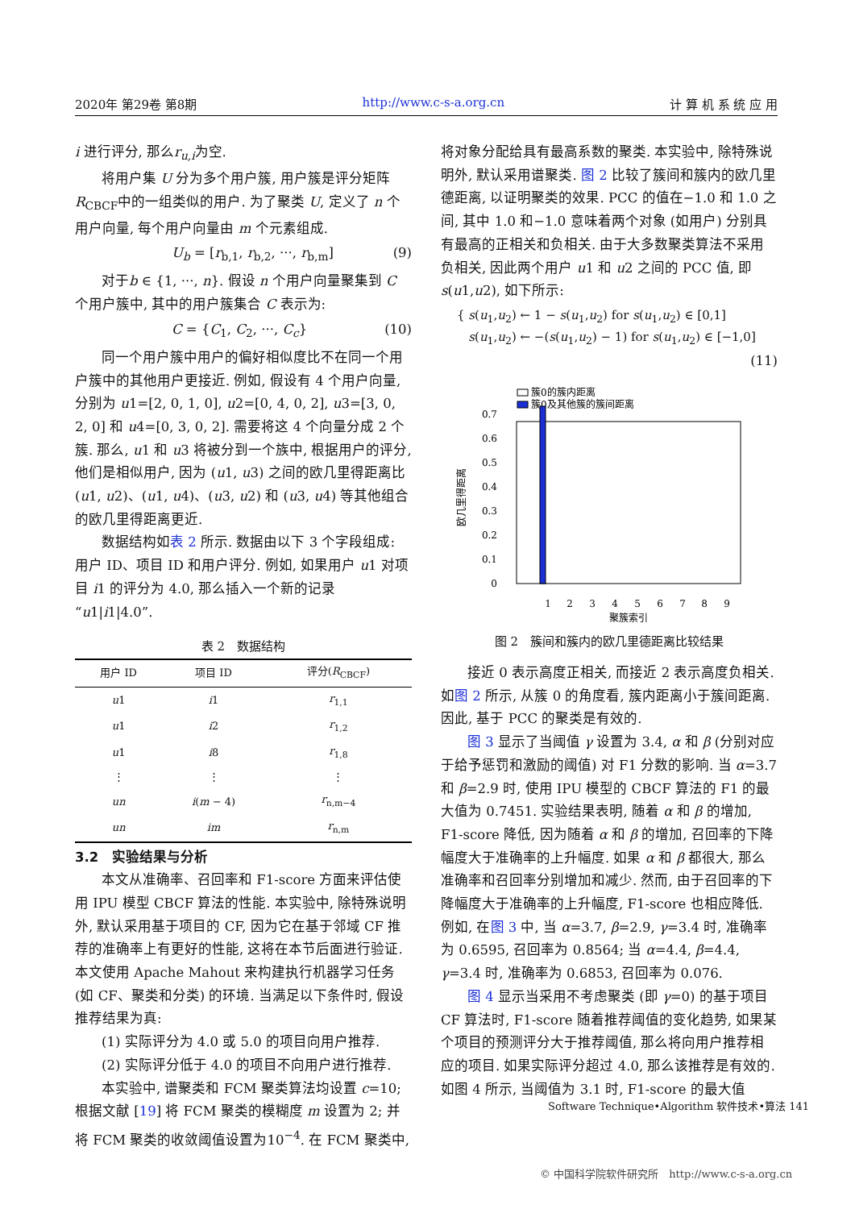2020年 第29卷 第8期 http://www.c-s-a.org.cn 计 算 机 系 统 应 用
i 进行评分, 那么r<sub>u,i</sub>为空.
将用户集 U 分为多个用户簇, 用户簇是评分矩阵 R<sub>CBCF</sub>中的一组类似的用户. 为了聚类 U, 定义了 n 个用户向量, 每个用户向量由 m 个元素组成.
U<sub>b</sub> = [r<sub>b,1</sub>, r<sub>b,2</sub>, ···, r<sub>b,m</sub>] (9)
对于b ∈ {1, ···, n}. 假设 n 个用户向量聚集到 C 个用户簇中, 其中的用户簇集合 C 表示为:
C = {C<sub>1</sub>, C<sub>2</sub>, ···, C<sub>c</sub>} (10)
同一个用户簇中用户的偏好相似度比不在同一个用户簇中的其他用户更接近. 例如, 假设有 4 个用户向量, 分别为 u1=[2, 0, 1, 0], u2=[0, 4, 0, 2], u3=[3, 0, 2, 0] 和 u4=[0, 3, 0, 2]. 需要将这 4 个向量分成 2 个簇. 那么, u1 和 u3 将被分到一个族中, 根据用户的评分, 他们是相似用户, 因为 (u1, u3) 之间的欧几里得距离比 (u1, u2)、(u1, u4)、(u3, u2) 和 (u3, u4) 等其他组合的欧几里得距离更近.
数据结构如表 2 所示. 数据由以下 3 个字段组成: 用户 ID、项目 ID 和用户评分. 例如, 如果用户 u1 对项目 i1 的评分为 4.0, 那么插入一个新的记录“u1|i1|4.0”.
表 2　数据结构
| 用户 ID | 项目 ID | 评分( R<sub>CBCF</sub>) |
| --- | --- | --- |
| u 1 | i 1 | r<sub>1,1</sub> |
| u 1 | i 2 | r<sub>1,2</sub> |
| u 1 | i 8 | r<sub>1,8</sub> |
| ⋮ | ⋮ | ⋮ |
| un | i ( m − 4) | r<sub>n,m−4</sub> |
| un | im | r<sub>n,m</sub> |
3.2　实验结果与分析
本文从准确率、召回率和 F1-score 方面来评估使用 IPU 模型 CBCF 算法的性能. 本实验中, 除特殊说明外, 默认采用基于项目的 CF, 因为它在基于邻域 CF 推荐的准确率上有更好的性能, 这将在本节后面进行验证. 本文使用 Apache Mahout 来构建执行机器学习任务 (如 CF、聚类和分类) 的环境. 当满足以下条件时, 假设推荐结果为真:
(1) 实际评分为 4.0 或 5.0 的项目向用户推荐.
(2) 实际评分低于 4.0 的项目不向用户进行推荐.
本实验中, 谱聚类和 FCM 聚类算法均设置 c=10; 根据文献 [19] 将 FCM 聚类的模糊度 m 设置为 2; 并将 FCM 聚类的收敛阈值设置为10<sup>−4</sup>. 在 FCM 聚类中,
将对象分配给具有最高系数的聚类. 本实验中, 除特殊说明外, 默认采用谱聚类. 图 2 比较了簇间和簇内的欧几里德距离, 以证明聚类的效果. PCC 的值在−1.0 和 1.0 之间, 其中 1.0 和−1.0 意味着两个对象 (如用户) 分别具有最高的正相关和负相关. 由于大多数聚类算法不采用负相关, 因此两个用户 u1 和 u2 之间的 PCC 值, 即 s(u1,u2), 如下所示:
{ s(u<sub>1</sub>,u<sub>2</sub>) ← 1 − s(u<sub>1</sub>,u<sub>2</sub>) for s(u<sub>1</sub>,u<sub>2</sub>) ∈ [0,1]
s(u<sub>1</sub>,u<sub>2</sub>) ← −(s(u<sub>1</sub>,u<sub>2</sub>) − 1) for s(u<sub>1</sub>,u<sub>2</sub>) ∈ [−1,0]
(11)
簇0的簇内距离
簇0及其他簇的簇间距离
0
0.1
0.2
0.3
0.4
0.5
0.6
0.7
1
2
3
4
5
6
7
8
9
聚簇索引
欧几里得距离
图 2　簇间和簇内的欧几里德距离比较结果
接近 0 表示高度正相关, 而接近 2 表示高度负相关. 如图 2 所示, 从簇 0 的角度看, 簇内距离小于簇间距离. 因此, 基于 PCC 的聚类是有效的.
图 3 显示了当阈值 γ 设置为 3.4, α 和 β (分别对应于给予惩罚和激励的阈值) 对 F1 分数的影响. 当 α=3.7 和 β=2.9 时, 使用 IPU 模型的 CBCF 算法的 F1 的最大值为 0.7451. 实验结果表明, 随着 α 和 β 的增加, F1-score 降低, 因为随着 α 和 β 的增加, 召回率的下降幅度大于准确率的上升幅度. 如果 α 和 β 都很大, 那么准确率和召回率分别增加和减少. 然而, 由于召回率的下降幅度大于准确率的上升幅度, F1-score 也相应降低. 例如, 在图 3 中, 当 α=3.7, β=2.9, γ=3.4 时, 准确率为 0.6595, 召回率为 0.8564; 当 α=4.4, β=4.4, γ=3.4 时, 准确率为 0.6853, 召回率为 0.076.
图 4 显示当采用不考虑聚类 (即 γ=0) 的基于项目 CF 算法时, F1-score 随着推荐阈值的变化趋势, 如果某个项目的预测评分大于推荐阈值, 那么将向用户推荐相应的项目. 如果实际评分超过 4.0, 那么该推荐是有效的. 如图 4 所示, 当阈值为 3.1 时, F1-score 的最大值
Software Technique•Algorithm 软件技术•算法 141
© 中国科学院软件研究所　http://www.c-s-a.org.cn